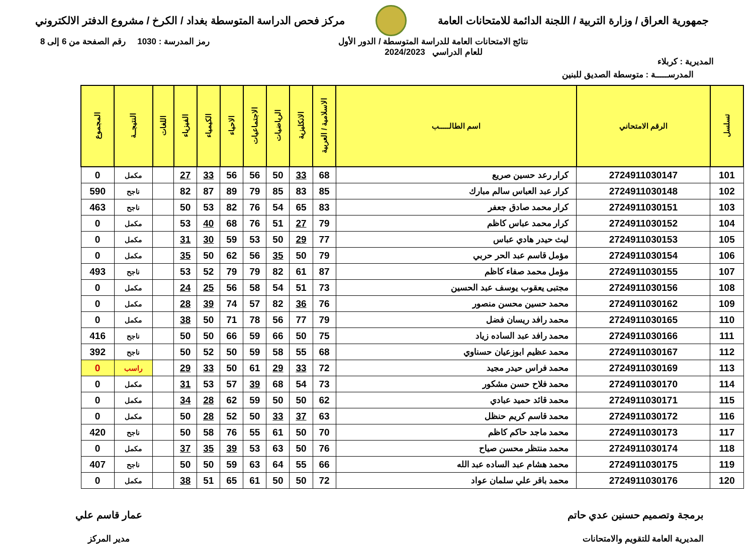جمهورية العراق / وزارة التربية / اللجنة الدائمة للامتحانات العامة
مركز فحص الدراسة المتوسطة بغداد / الكرخ / مشروع الدفتر الالكتروني
المديرية : كربلاء
نتائج الامتحانات العامة للدراسة المتوسطة / الدور الأول
للعام الدراسي 2024/2023
رمز المدرسة : 1030 رقم الصفحة من 6 إلى 8
المدرســـــة : متوسطة الصديق للبنين
| تسلسل | الرقم الامتحاني | اسم الطالـــــب | الاسلامية / العربية | الانكليزية | الرياضيات | الاجتماعيات | الاحياء | الكيمياء | الفيزياء | اللغات | النتيجــة | المجموع |
| --- | --- | --- | --- | --- | --- | --- | --- | --- | --- | --- | --- | --- |
| 101 | 2724911030147 | كرار رعد حسين صريع | 68 | 33 | 50 | 56 | 56 | 33 | 27 | | مكمل | 0 |
| 102 | 2724911030148 | كرار عبد العباس سالم مبارك | 85 | 83 | 85 | 79 | 89 | 87 | 82 | | ناجح | 590 |
| 103 | 2724911030151 | كرار محمد صادق جعفر | 83 | 65 | 54 | 76 | 82 | 53 | 50 | | ناجح | 463 |
| 104 | 2724911030152 | كرار محمد عباس كاظم | 79 | 27 | 51 | 76 | 68 | 40 | 53 | | مكمل | 0 |
| 105 | 2724911030153 | ليث حيدر هادي عباس | 77 | 29 | 50 | 53 | 59 | 30 | 31 | | مكمل | 0 |
| 106 | 2724911030154 | مؤمل قاسم عبد الحر حربي | 79 | 50 | 35 | 56 | 62 | 50 | 35 | | مكمل | 0 |
| 107 | 2724911030155 | مؤمل محمد صفاء كاظم | 87 | 61 | 82 | 79 | 79 | 52 | 53 | | ناجح | 493 |
| 108 | 2724911030156 | مجتبى يعقوب يوسف عبد الحسين | 73 | 51 | 54 | 58 | 56 | 25 | 24 | | مكمل | 0 |
| 109 | 2724911030162 | محمد حسين محسن منصور | 76 | 36 | 82 | 57 | 74 | 39 | 28 | | مكمل | 0 |
| 110 | 2724911030165 | محمد رافد ريسان فضل | 79 | 77 | 56 | 78 | 71 | 50 | 38 | | مكمل | 0 |
| 111 | 2724911030166 | محمد رافد عبد الساده زياد | 75 | 50 | 66 | 59 | 66 | 50 | 50 | | ناجح | 416 |
| 112 | 2724911030167 | محمد عظيم ابوزعيان حسناوي | 68 | 55 | 58 | 59 | 50 | 52 | 50 | | ناجح | 392 |
| 113 | 2724911030169 | محمد فراس حيدر مجيد | 72 | 33 | 29 | 61 | 50 | 33 | 29 | | راسب | 0 |
| 114 | 2724911030170 | محمد فلاح حسن مشكور | 73 | 54 | 68 | 39 | 57 | 53 | 31 | | مكمل | 0 |
| 115 | 2724911030171 | محمد قائد حميد عبادي | 62 | 50 | 50 | 59 | 62 | 28 | 34 | | مكمل | 0 |
| 116 | 2724911030172 | محمد قاسم كريم حنظل | 63 | 37 | 33 | 50 | 52 | 28 | 50 | | مكمل | 0 |
| 117 | 2724911030173 | محمد ماجد حاكم كاظم | 70 | 50 | 61 | 55 | 76 | 58 | 50 | | ناجح | 420 |
| 118 | 2724911030174 | محمد منتظر محسن صياح | 76 | 50 | 63 | 53 | 39 | 35 | 37 | | مكمل | 0 |
| 119 | 2724911030175 | محمد هشام عبد الساده عبد الله | 66 | 55 | 64 | 63 | 59 | 50 | 50 | | ناجح | 407 |
| 120 | 2724911030176 | محمد باقر علي سلمان عواد | 72 | 50 | 50 | 61 | 65 | 51 | 38 | | مكمل | 0 |
برمجة وتصميم حسنين عدي حاتم
المديرية العامة للتقويم والامتحانات
عمار قاسم علي
مدير المركز